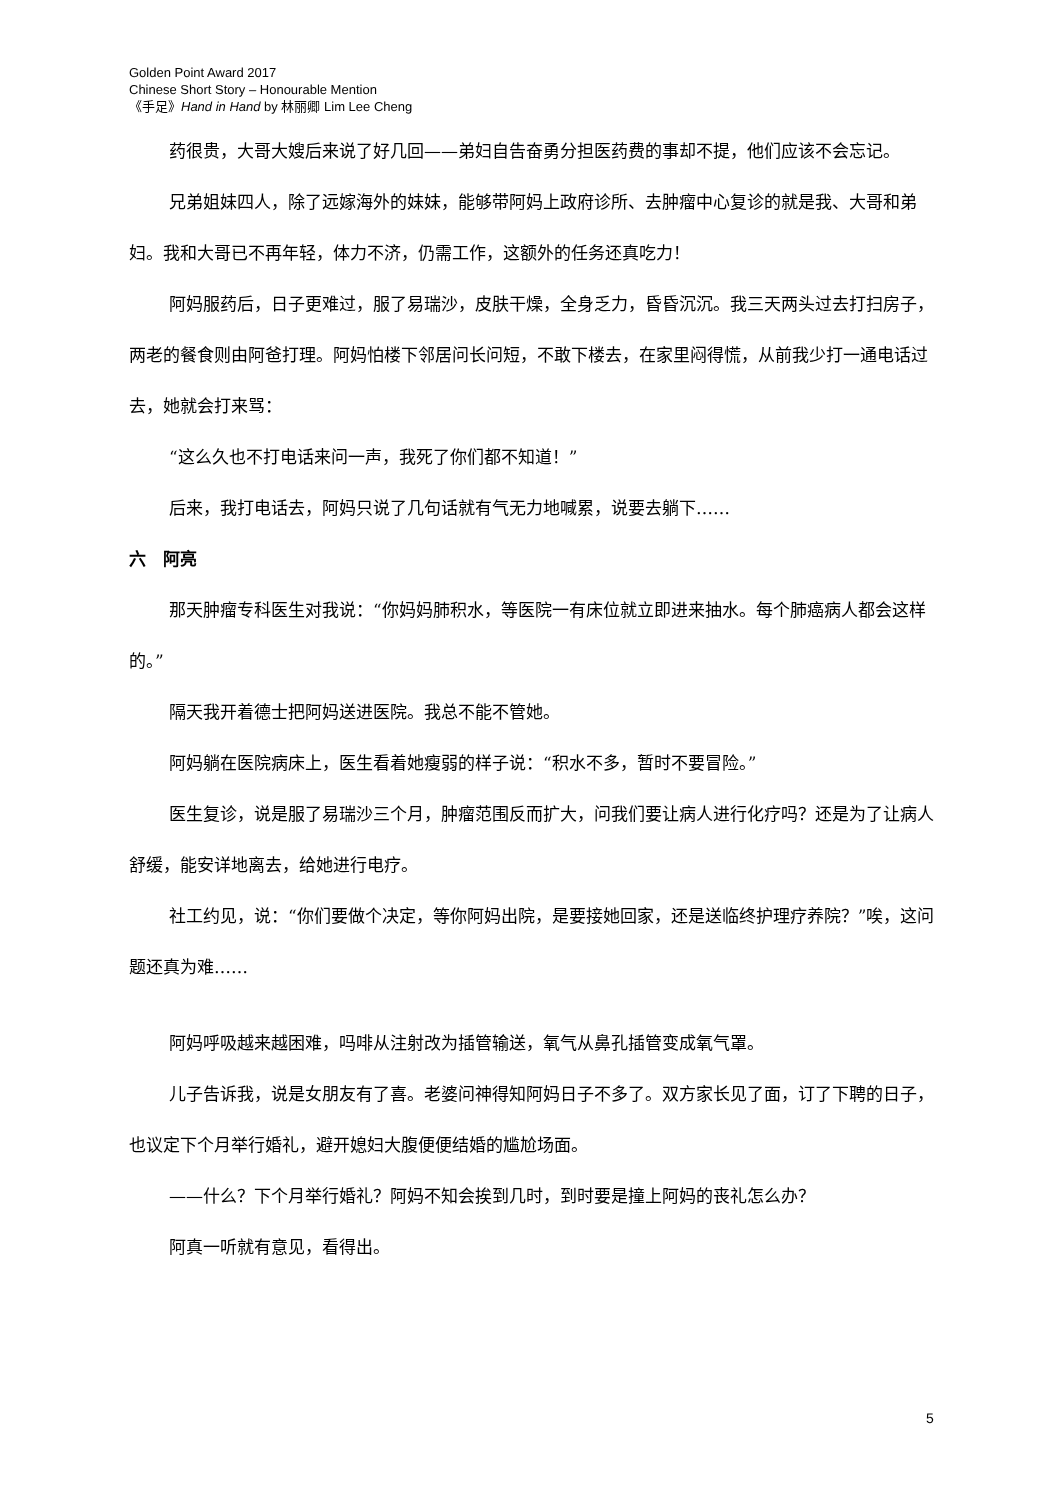Golden Point Award 2017
Chinese Short Story – Honourable Mention
《手足》Hand in Hand by 林丽卿 Lim Lee Cheng
药很贵，大哥大嫂后来说了好几回——弟妇自告奋勇分担医药费的事却不提，他们应该不会忘记。
兄弟姐妹四人，除了远嫁海外的妹妹，能够带阿妈上政府诊所、去肿瘤中心复诊的就是我、大哥和弟妇。我和大哥已不再年轻，体力不济，仍需工作，这额外的任务还真吃力！
阿妈服药后，日子更难过，服了易瑞沙，皮肤干燥，全身乏力，昏昏沉沉。我三天两头过去打扫房子，两老的餐食则由阿爸打理。阿妈怕楼下邻居问长问短，不敢下楼去，在家里闷得慌，从前我少打一通电话过去，她就会打来骂：
“这么久也不打电话来问一声，我死了你们都不知道！”
后来，我打电话去，阿妈只说了几句话就有气无力地喊累，说要去躺下……
六　阿亮
那天肿瘤专科医生对我说：“你妈妈肺积水，等医院一有床位就立即进来抽水。每个肺癌病人都会这样的。”
隔天我开着德士把阿妈送进医院。我总不能不管她。
阿妈躺在医院病床上，医生看着她瘦弱的样子说：“积水不多，暂时不要冒险。”
医生复诊，说是服了易瑞沙三个月，肿瘤范围反而扩大，问我们要让病人进行化疗吗？还是为了让病人舒缓，能安详地离去，给她进行电疗。
社工约见，说：“你们要做个决定，等你阿妈出院，是要接她回家，还是送临终护理疗养院？”唉，这问题还真为难……
阿妈呼吸越来越困难，吗啡从注射改为插管输送，氧气从鼻孔插管变成氧气罩。
儿子告诉我，说是女朋友有了喜。老婆问神得知阿妈日子不多了。双方家长见了面，订了下聘的日子，也议定下个月举行婚礼，避开媳妇大腹便便结婚的尴尬场面。
——什么？下个月举行婚礼？阿妈不知会挨到几时，到时要是撞上阿妈的丧礼怎么办？
阿真一听就有意见，看得出。
5